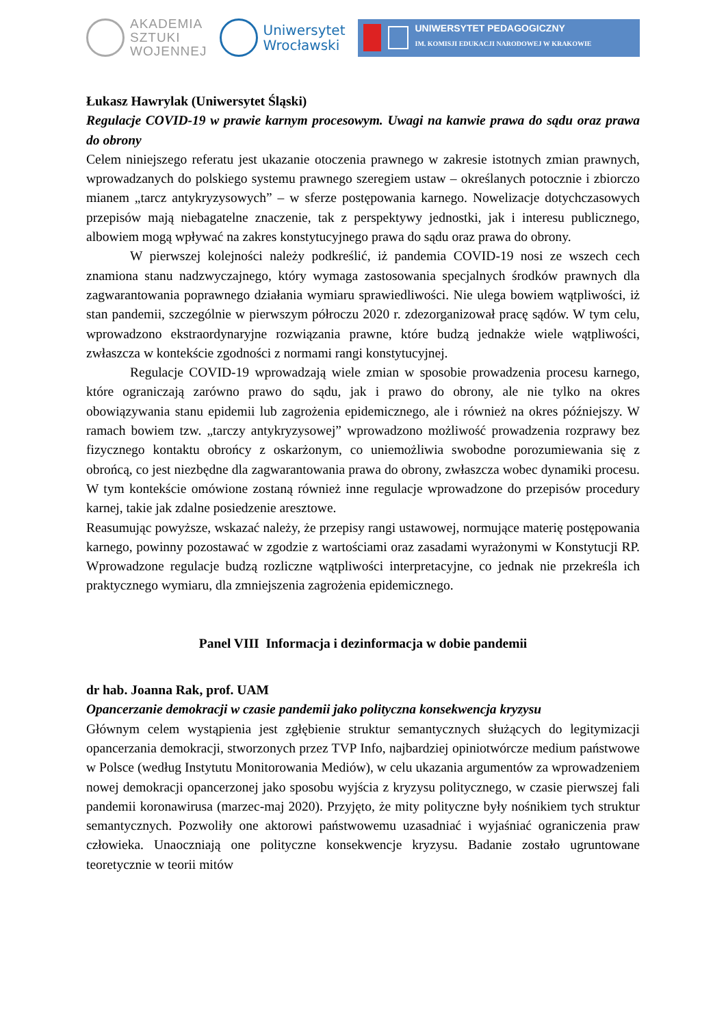AKADEMIA
SZTUKI
WOJENNEJ
Uniwersytet
Wrocławski
UNIWERSYTET PEDAGOGICZNY
IM. KOMISJI EDUKACJI NARODOWEJ W KRAKOWIE
Łukasz Hawrylak (Uniwersytet Śląski)
Regulacje COVID-19 w prawie karnym procesowym. Uwagi na kanwie prawa do sądu oraz prawa do obrony
Celem niniejszego referatu jest ukazanie otoczenia prawnego w zakresie istotnych zmian prawnych, wprowadzanych do polskiego systemu prawnego szeregiem ustaw – określanych potocznie i zbiorczo mianem „tarcz antykryzysowych” – w sferze postępowania karnego. Nowelizacje dotychczasowych przepisów mają niebagatelne znaczenie, tak z perspektywy jednostki, jak i interesu publicznego, albowiem mogą wpływać na zakres konstytucyjnego prawa do sądu oraz prawa do obrony.
W pierwszej kolejności należy podkreślić, iż pandemia COVID-19 nosi ze wszech cech znamiona stanu nadzwyczajnego, który wymaga zastosowania specjalnych środków prawnych dla zagwarantowania poprawnego działania wymiaru sprawiedliwości. Nie ulega bowiem wątpliwości, iż stan pandemii, szczególnie w pierwszym półroczu 2020 r. zdezorganizował pracę sądów. W tym celu, wprowadzono ekstraordynaryjne rozwiązania prawne, które budzą jednakże wiele wątpliwości, zwłaszcza w kontekście zgodności z normami rangi konstytucyjnej.
Regulacje COVID-19 wprowadzają wiele zmian w sposobie prowadzenia procesu karnego, które ograniczają zarówno prawo do sądu, jak i prawo do obrony, ale nie tylko na okres obowiązywania stanu epidemii lub zagrożenia epidemicznego, ale i również na okres późniejszy. W ramach bowiem tzw. „tarczy antykryzysowej” wprowadzono możliwość prowadzenia rozprawy bez fizycznego kontaktu obrońcy z oskarżonym, co uniemożliwia swobodne porozumiewania się z obrońcą, co jest niezbędne dla zagwarantowania prawa do obrony, zwłaszcza wobec dynamiki procesu. W tym kontekście omówione zostaną również inne regulacje wprowadzone do przepisów procedury karnej, takie jak zdalne posiedzenie aresztowe.
Reasumując powyższe, wskazać należy, że przepisy rangi ustawowej, normujące materię postępowania karnego, powinny pozostawać w zgodzie z wartościami oraz zasadami wyrażonymi w Konstytucji RP. Wprowadzone regulacje budzą rozliczne wątpliwości interpretacyjne, co jednak nie przekreśla ich praktycznego wymiaru, dla zmniejszenia zagrożenia epidemicznego.
Panel VIII Informacja i dezinformacja w dobie pandemii
dr hab. Joanna Rak, prof. UAM
Opancerzanie demokracji w czasie pandemii jako polityczna konsekwencja kryzysu
Głównym celem wystąpienia jest zgłębienie struktur semantycznych służących do legitymizacji opancerzania demokracji, stworzonych przez TVP Info, najbardziej opiniotwórcze medium państwowe w Polsce (według Instytutu Monitorowania Mediów), w celu ukazania argumentów za wprowadzeniem nowej demokracji opancerzonej jako sposobu wyjścia z kryzysu politycznego, w czasie pierwszej fali pandemii koronawirusa (marzec-maj 2020). Przyjęto, że mity polityczne były nośnikiem tych struktur semantycznych. Pozwoliły one aktorowi państwowemu uzasadniać i wyjaśniać ograniczenia praw człowieka. Unaoczniają one polityczne konsekwencje kryzysu. Badanie zostało ugruntowane teoretycznie w teorii mitów